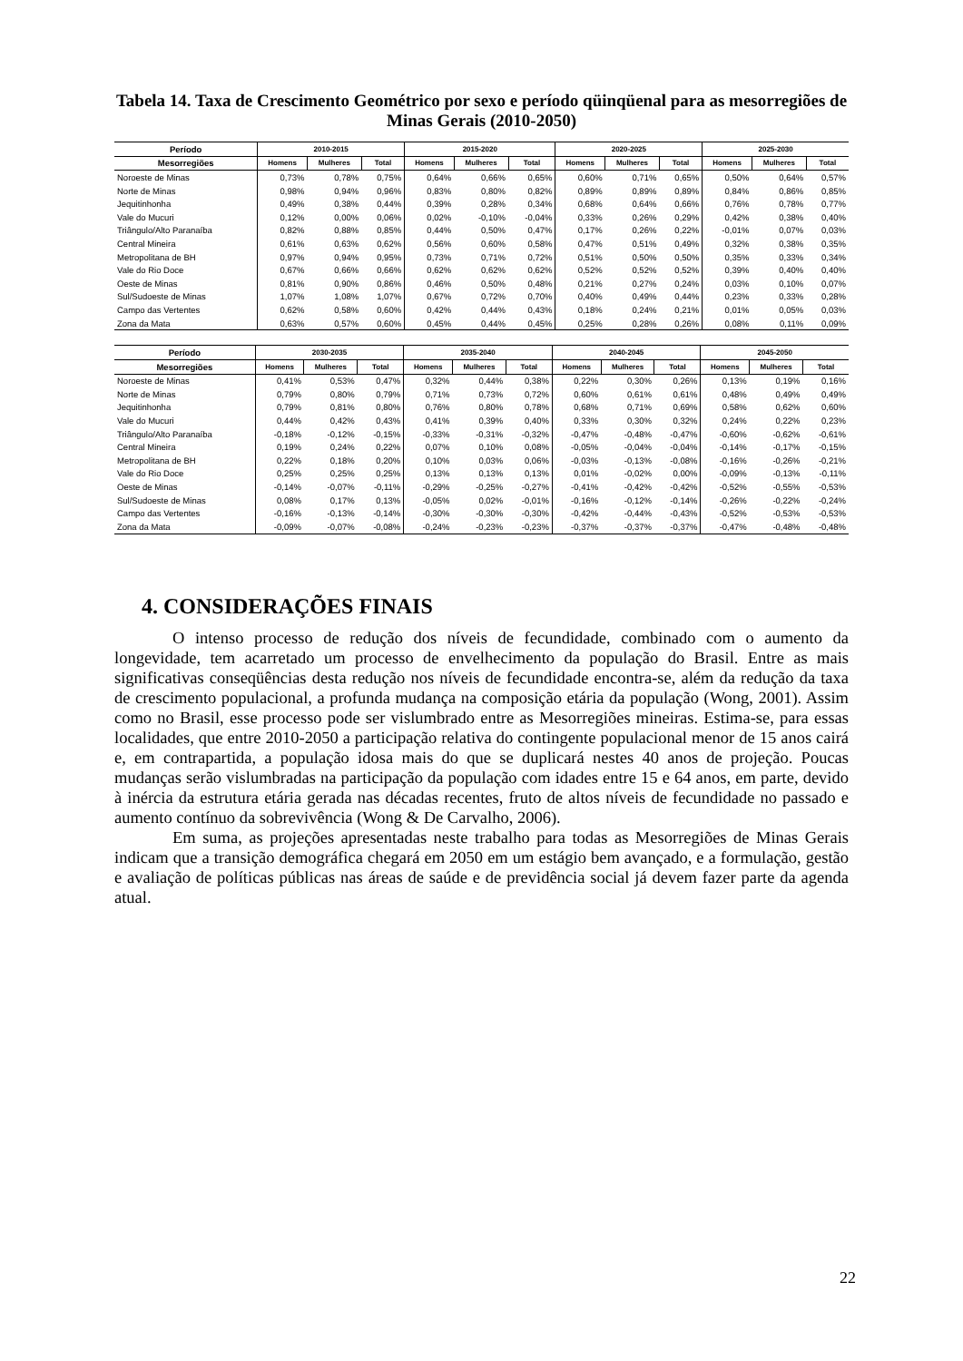Tabela 14. Taxa de Crescimento Geométrico por sexo e período qüinqüenal para as mesorregiões de Minas Gerais (2010-2050)
| Período | 2010-2015 | | | 2015-2020 | | | 2020-2025 | | | 2025-2030 | | |
| --- | --- | --- | --- | --- | --- | --- | --- | --- | --- | --- | --- | --- |
| Mesorregiões | Homens | Mulheres | Total | Homens | Mulheres | Total | Homens | Mulheres | Total | Homens | Mulheres | Total |
| Noroeste de Minas | 0,73% | 0,78% | 0,75% | 0,64% | 0,66% | 0,65% | 0,60% | 0,71% | 0,65% | 0,50% | 0,64% | 0,57% |
| Norte de Minas | 0,98% | 0,94% | 0,96% | 0,83% | 0,80% | 0,82% | 0,89% | 0,89% | 0,89% | 0,84% | 0,86% | 0,85% |
| Jequitinhonha | 0,49% | 0,38% | 0,44% | 0,39% | 0,28% | 0,34% | 0,68% | 0,64% | 0,66% | 0,76% | 0,78% | 0,77% |
| Vale do Mucuri | 0,12% | 0,00% | 0,06% | 0,02% | -0,10% | -0,04% | 0,33% | 0,26% | 0,29% | 0,42% | 0,38% | 0,40% |
| Triângulo/Alto Paranaíba | 0,82% | 0,88% | 0,85% | 0,44% | 0,50% | 0,47% | 0,17% | 0,26% | 0,22% | -0,01% | 0,07% | 0,03% |
| Central Mineira | 0,61% | 0,63% | 0,62% | 0,56% | 0,60% | 0,58% | 0,47% | 0,51% | 0,49% | 0,32% | 0,38% | 0,35% |
| Metropolitana de BH | 0,97% | 0,94% | 0,95% | 0,73% | 0,71% | 0,72% | 0,51% | 0,50% | 0,50% | 0,35% | 0,33% | 0,34% |
| Vale do Rio Doce | 0,67% | 0,66% | 0,66% | 0,62% | 0,62% | 0,62% | 0,52% | 0,52% | 0,52% | 0,39% | 0,40% | 0,40% |
| Oeste de Minas | 0,81% | 0,90% | 0,86% | 0,46% | 0,50% | 0,48% | 0,21% | 0,27% | 0,24% | 0,03% | 0,10% | 0,07% |
| Sul/Sudoeste de Minas | 1,07% | 1,08% | 1,07% | 0,67% | 0,72% | 0,70% | 0,40% | 0,49% | 0,44% | 0,23% | 0,33% | 0,28% |
| Campo das Vertentes | 0,62% | 0,58% | 0,60% | 0,42% | 0,44% | 0,43% | 0,18% | 0,24% | 0,21% | 0,01% | 0,05% | 0,03% |
| Zona da Mata | 0,63% | 0,57% | 0,60% | 0,45% | 0,44% | 0,45% | 0,25% | 0,28% | 0,26% | 0,08% | 0,11% | 0,09% |
| Período | 2030-2035 | | | 2035-2040 | | | 2040-2045 | | | 2045-2050 | | |
| --- | --- | --- | --- | --- | --- | --- | --- | --- | --- | --- | --- | --- |
| Mesorregiões | Homens | Mulheres | Total | Homens | Mulheres | Total | Homens | Mulheres | Total | Homens | Mulheres | Total |
| Noroeste de Minas | 0,41% | 0,53% | 0,47% | 0,32% | 0,44% | 0,38% | 0,22% | 0,30% | 0,26% | 0,13% | 0,19% | 0,16% |
| Norte de Minas | 0,79% | 0,80% | 0,79% | 0,71% | 0,73% | 0,72% | 0,60% | 0,61% | 0,61% | 0,48% | 0,49% | 0,49% |
| Jequitinhonha | 0,79% | 0,81% | 0,80% | 0,76% | 0,80% | 0,78% | 0,68% | 0,71% | 0,69% | 0,58% | 0,62% | 0,60% |
| Vale do Mucuri | 0,44% | 0,42% | 0,43% | 0,41% | 0,39% | 0,40% | 0,33% | 0,30% | 0,32% | 0,24% | 0,22% | 0,23% |
| Triângulo/Alto Paranaíba | -0,18% | -0,12% | -0,15% | -0,33% | -0,31% | -0,32% | -0,47% | -0,48% | -0,47% | -0,60% | -0,62% | -0,61% |
| Central Mineira | 0,19% | 0,24% | 0,22% | 0,07% | 0,10% | 0,08% | -0,05% | -0,04% | -0,04% | -0,14% | -0,17% | -0,15% |
| Metropolitana de BH | 0,22% | 0,18% | 0,20% | 0,10% | 0,03% | 0,06% | -0,03% | -0,13% | -0,08% | -0,16% | -0,26% | -0,21% |
| Vale do Rio Doce | 0,25% | 0,25% | 0,25% | 0,13% | 0,13% | 0,13% | 0,01% | -0,02% | 0,00% | -0,09% | -0,13% | -0,11% |
| Oeste de Minas | -0,14% | -0,07% | -0,11% | -0,29% | -0,25% | -0,27% | -0,41% | -0,42% | -0,42% | -0,52% | -0,55% | -0,53% |
| Sul/Sudoeste de Minas | 0,08% | 0,17% | 0,13% | -0,05% | 0,02% | -0,01% | -0,16% | -0,12% | -0,14% | -0,26% | -0,22% | -0,24% |
| Campo das Vertentes | -0,16% | -0,13% | -0,14% | -0,30% | -0,30% | -0,30% | -0,42% | -0,44% | -0,43% | -0,52% | -0,53% | -0,53% |
| Zona da Mata | -0,09% | -0,07% | -0,08% | -0,24% | -0,23% | -0,23% | -0,37% | -0,37% | -0,37% | -0,47% | -0,48% | -0,48% |
4. CONSIDERAÇÕES FINAIS
O intenso processo de redução dos níveis de fecundidade, combinado com o aumento da longevidade, tem acarretado um processo de envelhecimento da população do Brasil. Entre as mais significativas conseqüências desta redução nos níveis de fecundidade encontra-se, além da redução da taxa de crescimento populacional, a profunda mudança na composição etária da população (Wong, 2001). Assim como no Brasil, esse processo pode ser vislumbrado entre as Mesorregiões mineiras. Estima-se, para essas localidades, que entre 2010-2050 a participação relativa do contingente populacional menor de 15 anos cairá e, em contrapartida, a população idosa mais do que se duplicará nestes 40 anos de projeção. Poucas mudanças serão vislumbradas na participação da população com idades entre 15 e 64 anos, em parte, devido à inércia da estrutura etária gerada nas décadas recentes, fruto de altos níveis de fecundidade no passado e aumento contínuo da sobrevivência (Wong & De Carvalho, 2006).
Em suma, as projeções apresentadas neste trabalho para todas as Mesorregiões de Minas Gerais indicam que a transição demográfica chegará em 2050 em um estágio bem avançado, e a formulação, gestão e avaliação de políticas públicas nas áreas de saúde e de previdência social já devem fazer parte da agenda atual.
22